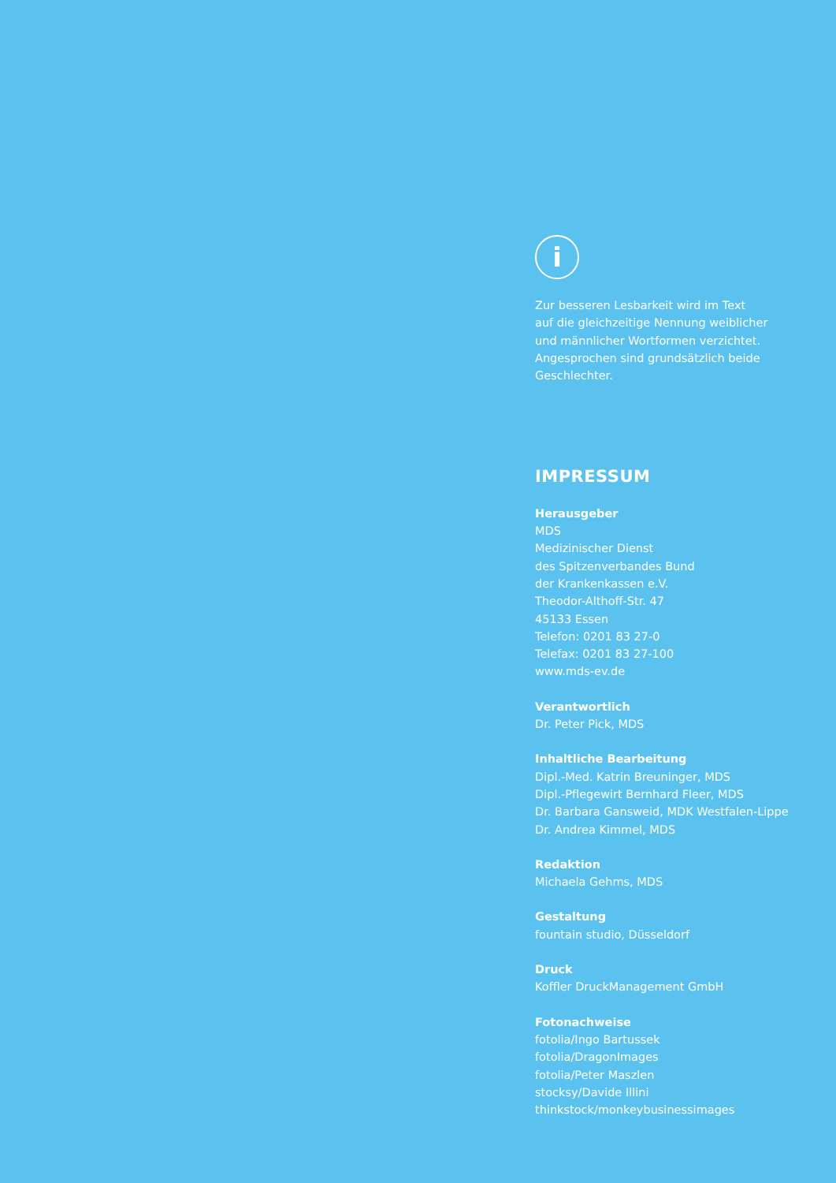i
Zur besseren Lesbarkeit wird im Text
auf die gleichzeitige Nennung weiblicher
und männlicher Wortformen verzichtet.
Angesprochen sind grundsätzlich beide
Geschlechter.
IMPRESSUM
Herausgeber
MDS
Medizinischer Dienst
des Spitzenverbandes Bund
der Krankenkassen e.V.
Theodor-Althoff-Str. 47
45133 Essen
Telefon: 0201 83 27-0
Telefax: 0201 83 27-100
www.mds-ev.de
Verantwortlich
Dr. Peter Pick, MDS
Inhaltliche Bearbeitung
Dipl.-Med. Katrin Breuninger, MDS
Dipl.-Pflegewirt Bernhard Fleer, MDS
Dr. Barbara Gansweid, MDK Westfalen-Lippe
Dr. Andrea Kimmel, MDS
Redaktion
Michaela Gehms, MDS
Gestaltung
fountain studio, Düsseldorf
Druck
Koffler DruckManagement GmbH
Fotonachweise
fotolia/Ingo Bartussek
fotolia/DragonImages
fotolia/Peter Maszlen
stocksy/Davide Illini
thinkstock/monkeybusinessimages